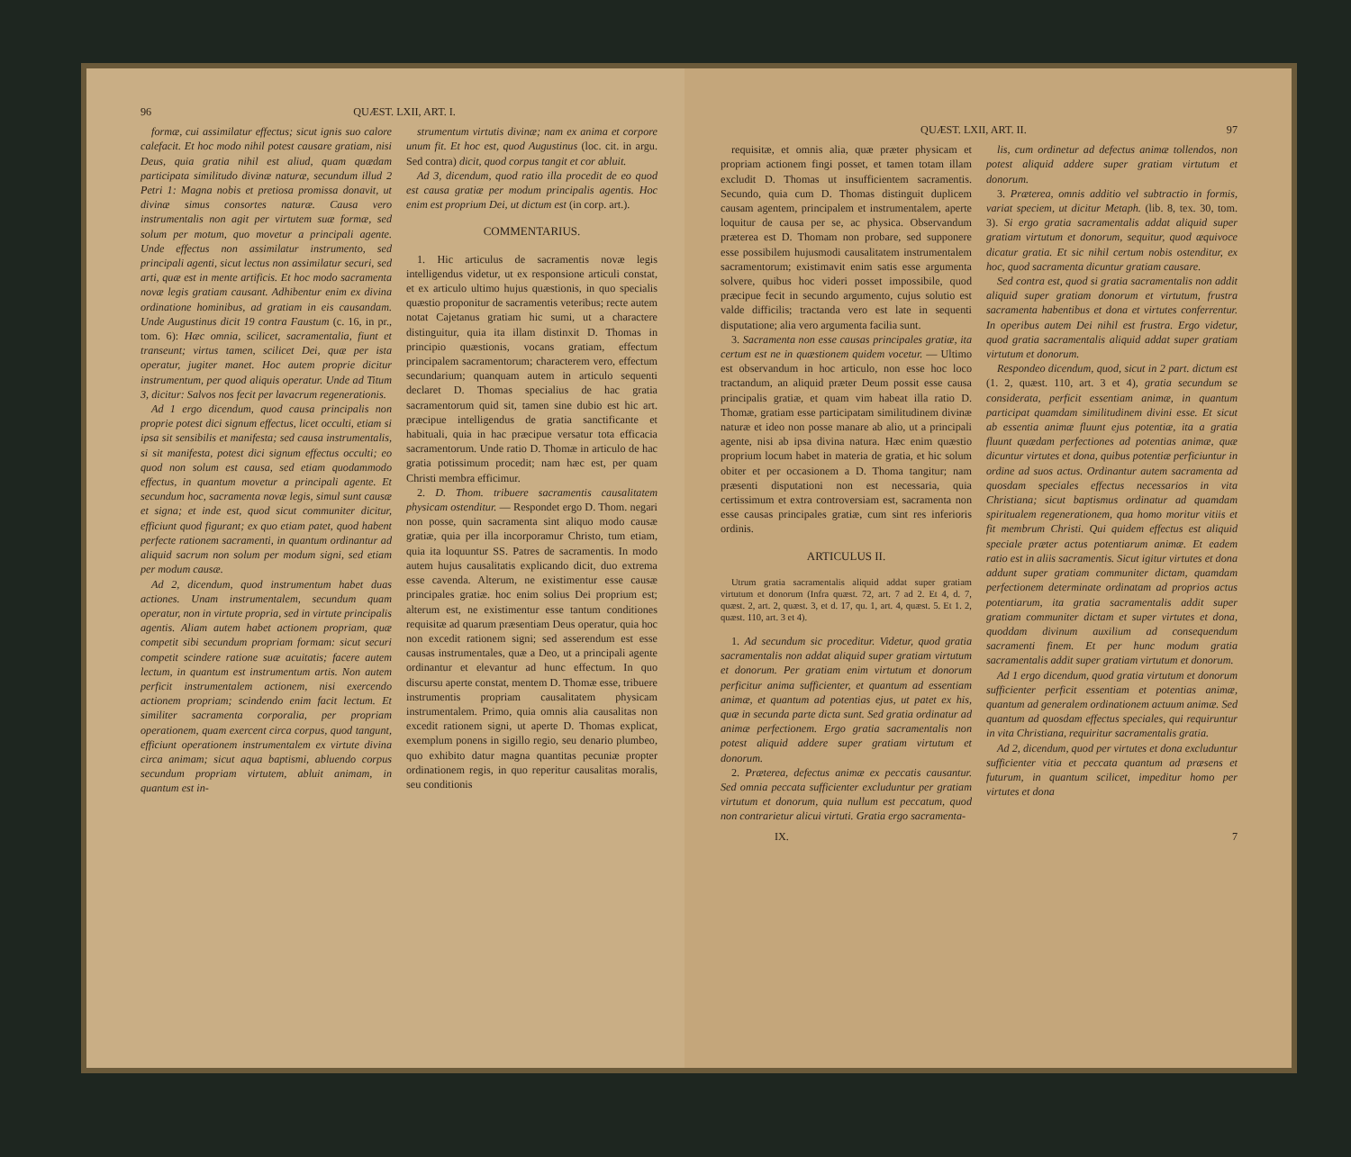96 QUÆST. LXII, ART. I.
formæ, cui assimilatur effectus; sicut ignis suo calore calefacit. Et hoc modo nihil potest causare gratiam, nisi Deus, quia gratia nihil est aliud, quam quædam participata similitudo divinæ naturæ, secundum illud 2 Petri 1: Magna nobis et pretiosa promissa donavit, ut divinæ simus consortes naturæ. Causa vero instrumentalis non agit per virtutem suæ formæ, sed solum per motum, quo movetur a principali agente. Unde effectus non assimilatur instrumento, sed principali agenti, sicut lectus non assimilatur securi, sed arti, quæ est in mente artificis. Et hoc modo sacramenta novæ legis gratiam causant. Adhibentur enim ex divina ordinatione hominibus, ad gratiam in eis causandam. Unde Augustinus dicit 19 contra Faustum (c. 16, in pr., tom. 6): Hæc omnia, scilicet, sacramentalia, fiunt et transeunt; virtus tamen, scilicet Dei, quæ per ista operatur, jugiter manet. Hoc autem proprie dicitur instrumentum, per quod aliquis operatur. Unde ad Titum 3, dicitur: Salvos nos fecit per lavacrum regenerationis.
Ad 1 ergo dicendum, quod causa principalis non proprie potest dici signum effectus, licet occulti, etiam si ipsa sit sensibilis et manifesta; sed causa instrumentalis, si sit manifesta, potest dici signum effectus occulti; eo quod non solum est causa, sed etiam quodammodo effectus, in quantum movetur a principali agente. Et secundum hoc, sacramenta novæ legis, simul sunt causæ et signa; et inde est, quod sicut communiter dicitur, efficiunt quod figurant; ex quo etiam patet, quod habent perfecte rationem sacramenti, in quantum ordinantur ad aliquid sacrum non solum per modum signi, sed etiam per modum causæ.
Ad 2, dicendum, quod instrumentum habet duas actiones. Unam instrumentalem, secundum quam operatur, non in virtute propria, sed in virtute principalis agentis. Aliam autem habet actionem propriam, quæ competit sibi secundum propriam formam: sicut securi competit scindere ratione suæ acuitatis; facere autem lectum, in quantum est instrumentum artis. Non autem perficit instrumentalem actionem, nisi exercendo actionem propriam; scindendo enim facit lectum. Et similiter sacramenta corporalia, per propriam operationem, quam exercent circa corpus, quod tangunt, efficiunt operationem instrumentalem ex virtute divina circa animam; sicut aqua baptismi, abluendo corpus secundum propriam virtutem, abluit animam, in quantum est in-
strumentum virtutis divinæ; nam ex anima et corpore unum fit. Et hoc est, quod Augustinus (loc. cit. in argu. Sed contra) dicit, quod corpus tangit et cor abluit.
Ad 3, dicendum, quod ratio illa procedit de eo quod est causa gratiæ per modum principalis agentis. Hoc enim est proprium Dei, ut dictum est (in corp. art.).
COMMENTARIUS.
1. Hic articulus de sacramentis novæ legis intelligendus videtur, ut ex responsione articuli constat, et ex articulo ultimo hujus quæstionis, in quo specialis quæstio proponitur de sacramentis veteribus; recte autem notat Cajetanus gratiam hic sumi, ut a charactere distinguitur, quia ita illam distinxit D. Thomas in principio quæstionis, vocans gratiam, effectum principalem sacramentorum; characterem vero, effectum secundarium; quanquam autem in articulo sequenti declaret D. Thomas specialius de hac gratia sacramentorum quid sit, tamen sine dubio est hic art. præcipue intelligendus de gratia sanctificante et habituali, quia in hac præcipue versatur tota efficacia sacramentorum. Unde ratio D. Thomæ in articulo de hac gratia potissimum procedit; nam hæc est, per quam Christi membra efficimur.
2. D. Thom. tribuere sacramentis causalitatem physicam ostenditur. — Respondet ergo D. Thom. negari non posse, quin sacramenta sint aliquo modo causæ gratiæ, quia per illa incorporamur Christo, tum etiam, quia ita loquuntur SS. Patres de sacramentis. In modo autem hujus causalitatis explicando dicit, duo extrema esse cavenda. Alterum, ne existimentur esse causæ principales gratiæ. hoc enim solius Dei proprium est; alterum est, ne existimentur esse tantum conditiones requisitæ ad quarum præsentiam Deus operatur, quia hoc non excedit rationem signi; sed asserendum est esse causas instrumentales, quæ a Deo, ut a principali agente ordinantur et elevantur ad hunc effectum. In quo discursu aperte constat, mentem D. Thomæ esse, tribuere instrumentis propriam causalitatem physicam instrumentalem. Primo, quia omnis alia causalitas non excedit rationem signi, ut aperte D. Thomas explicat, exemplum ponens in sigillo regio, seu denario plumbeo, quo exhibito datur magna quantitas pecuniæ propter ordinationem regis, in quo reperitur causalitas moralis, seu conditionis
QUÆST. LXII, ART. II. 97
requisitæ, et omnis alia, quæ præter physicam et propriam actionem fingi posset, et tamen totam illam excludit D. Thomas ut insufficientem sacramentis. Secundo, quia cum D. Thomas distinguit duplicem causam agentem, principalem et instrumentalem, aperte loquitur de causa per se, ac physica. Observandum præterea est D. Thomam non probare, sed supponere esse possibilem hujusmodi causalitatem instrumentalem sacramentorum; existimavit enim satis esse argumenta solvere, quibus hoc videri posset impossibile, quod præcipue fecit in secundo argumento, cujus solutio est valde difficilis; tractanda vero est late in sequenti disputatione; alia vero argumenta facilia sunt.
3. Sacramenta non esse causas principales gratiæ, ita certum est ne in quæstionem quidem vocetur. — Ultimo est observandum in hoc articulo, non esse hoc loco tractandum, an aliquid præter Deum possit esse causa principalis gratiæ, et quam vim habeat illa ratio D. Thomæ, gratiam esse participatam similitudinem divinæ naturæ et ideo non posse manare ab alio, ut a principali agente, nisi ab ipsa divina natura. Hæc enim quæstio proprium locum habet in materia de gratia, et hic solum obiter et per occasionem a D. Thoma tangitur; nam præsenti disputationi non est necessaria, quia certissimum et extra controversiam est, sacramenta non esse causas principales gratiæ, cum sint res inferioris ordinis.
ARTICULUS II.
Utrum gratia sacramentalis aliquid addat super gratiam virtutum et donorum (Infra quæst. 72, art. 7 ad 2. Et 4, d. 7, quæst. 2, art. 2, quæst. 3, et d. 17, qu. 1, art. 4, quæst. 5. Et 1. 2, quæst. 110, art. 3 et 4).
1. Ad secundum sic proceditur. Videtur, quod gratia sacramentalis non addat aliquid super gratiam virtutum et donorum. Per gratiam enim virtutum et donorum perficitur anima sufficienter, et quantum ad essentiam animæ, et quantum ad potentias ejus, ut patet ex his, quæ in secunda parte dicta sunt. Sed gratia ordinatur ad animæ perfectionem. Ergo gratia sacramentalis non potest aliquid addere super gratiam virtutum et donorum.
2. Præterea, defectus animæ ex peccatis causantur. Sed omnia peccata sufficienter excluduntur per gratiam virtutum et donorum, quia nullum est peccatum, quod non contrarietur alicui virtuti. Gratia ergo sacramenta-
lis, cum ordinetur ad defectus animæ tollendos, non potest aliquid addere super gratiam virtutum et donorum.
3. Præterea, omnis additio vel subtractio in formis, variat speciem, ut dicitur Metaph. (lib. 8, tex. 30, tom. 3). Si ergo gratia sacramentalis addat aliquid super gratiam virtutum et donorum, sequitur, quod æquivoce dicatur gratia. Et sic nihil certum nobis ostenditur, ex hoc, quod sacramenta dicuntur gratiam causare.
Sed contra est, quod si gratia sacramentalis non addit aliquid super gratiam donorum et virtutum, frustra sacramenta habentibus et dona et virtutes conferrentur. In operibus autem Dei nihil est frustra. Ergo videtur, quod gratia sacramentalis aliquid addat super gratiam virtutum et donorum.
Respondeo dicendum, quod, sicut in 2 part. dictum est (1. 2, quæst. 110, art. 3 et 4), gratia secundum se considerata, perficit essentiam animæ, in quantum participat quamdam similitudinem divini esse. Et sicut ab essentia animæ fluunt ejus potentiæ, ita a gratia fluunt quædam perfectiones ad potentias animæ, quæ dicuntur virtutes et dona, quibus potentiæ perficiuntur in ordine ad suos actus. Ordinantur autem sacramenta ad quosdam speciales effectus necessarios in vita Christiana; sicut baptismus ordinatur ad quamdam spiritualem regenerationem, qua homo moritur vitiis et fit membrum Christi. Qui quidem effectus est aliquid speciale præter actus potentiarum animæ. Et eadem ratio est in aliis sacramentis. Sicut igitur virtutes et dona addunt super gratiam communiter dictam, quamdam perfectionem determinate ordinatam ad proprios actus potentiarum, ita gratia sacramentalis addit super gratiam communiter dictam et super virtutes et dona, quoddam divinum auxilium ad consequendum sacramenti finem. Et per hunc modum gratia sacramentalis addit super gratiam virtutum et donorum.
Ad 1 ergo dicendum, quod gratia virtutum et donorum sufficienter perficit essentiam et potentias animæ, quantum ad generalem ordinationem actuum animæ. Sed quantum ad quosdam effectus speciales, qui requiruntur in vita Christiana, requiritur sacramentalis gratia.
Ad 2, dicendum, quod per virtutes et dona excluduntur sufficienter vitia et peccata quantum ad præsens et futurum, in quantum scilicet, impeditur homo per virtutes et dona
IX. 7